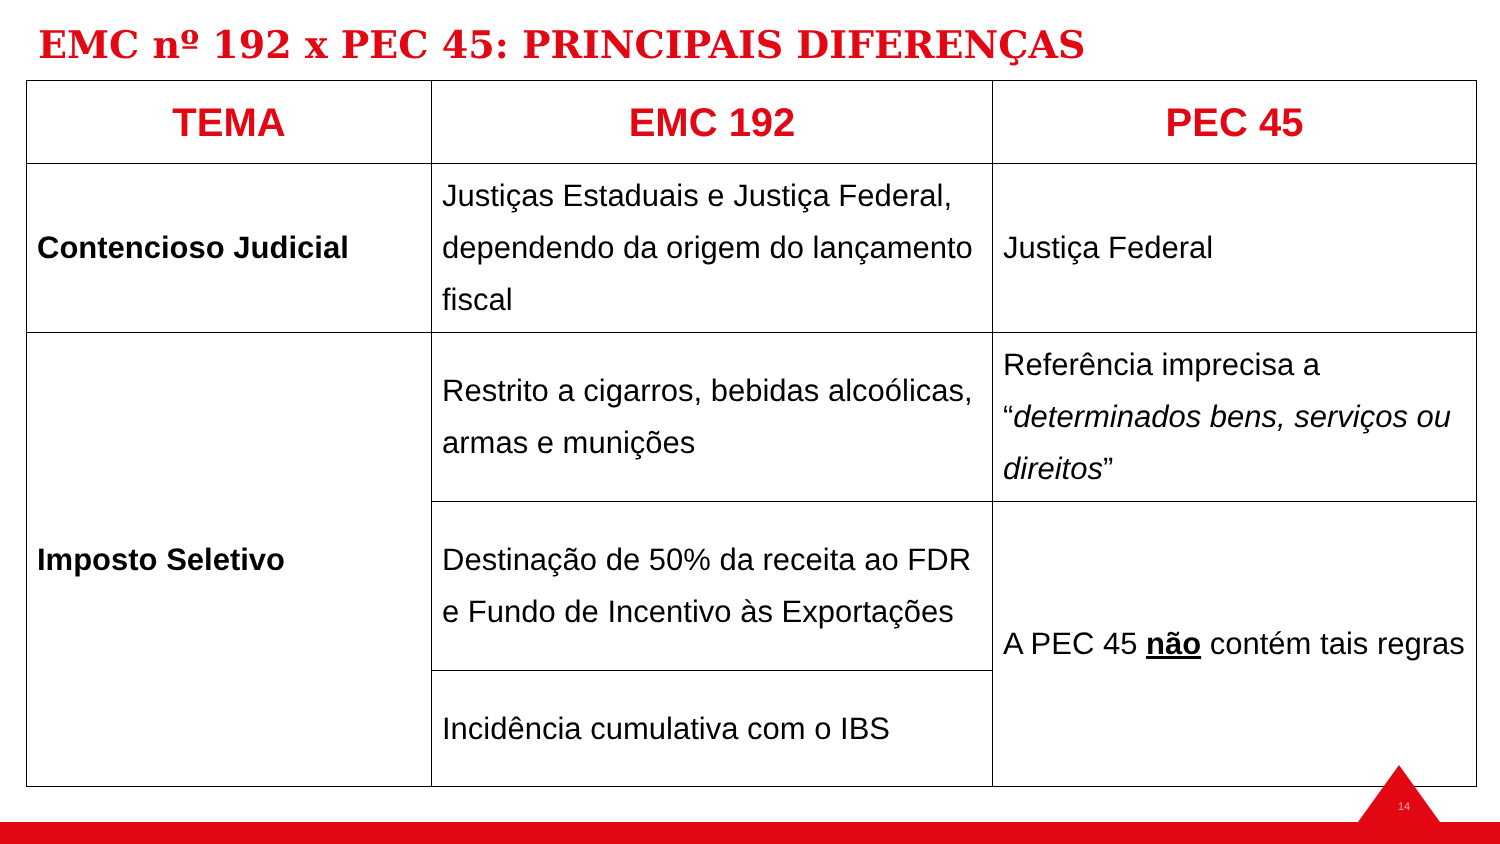EMC nº 192 x PEC 45: PRINCIPAIS DIFERENÇAS
| TEMA | EMC 192 | PEC 45 |
| --- | --- | --- |
| Contencioso Judicial | Justiças Estaduais e Justiça Federal, dependendo da origem do lançamento fiscal | Justiça Federal |
| Imposto Seletivo | Restrito a cigarros, bebidas alcoólicas, armas e munições | Referência imprecisa a “ determinados bens, serviços ou direitos ” |
| | Destinação de 50% da receita ao FDR e Fundo de Incentivo às Exportações | A PEC 45 não contém tais regras |
| | Incidência cumulativa com o IBS | |
14